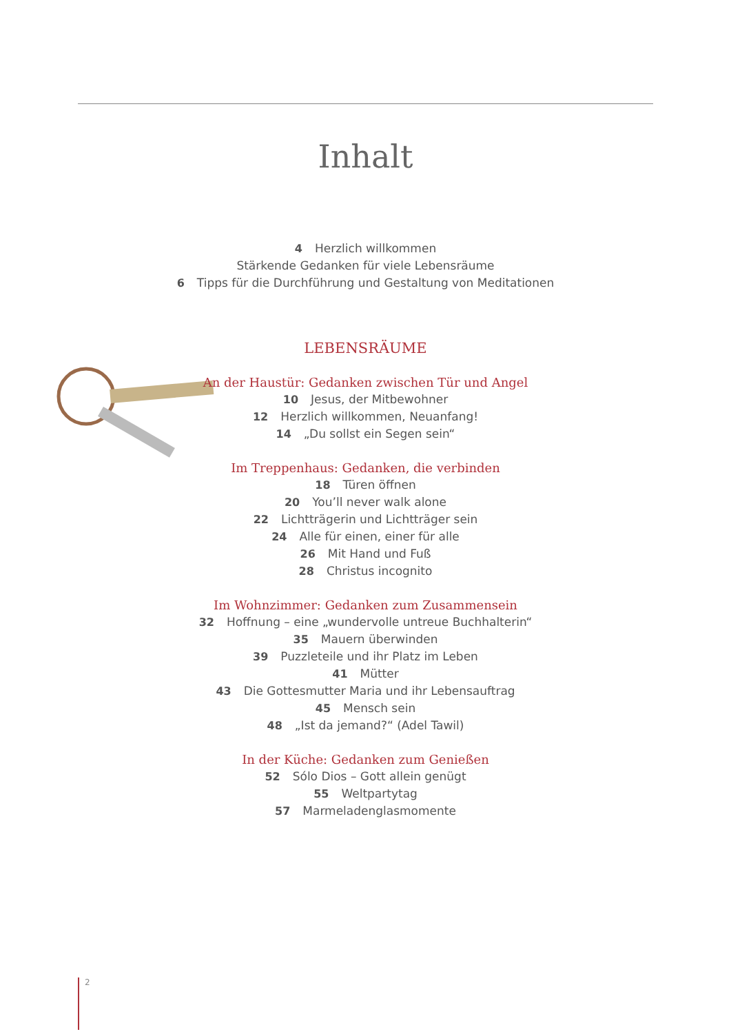Inhalt
4 Herzlich willkommen
Stärkende Gedanken für viele Lebensräume
6 Tipps für die Durchführung und Gestaltung von Meditationen
LEBENSRÄUME
An der Haustür: Gedanken zwischen Tür und Angel
10 Jesus, der Mitbewohner
12 Herzlich willkommen, Neuanfang!
14 „Du sollst ein Segen sein“
Im Treppenhaus: Gedanken, die verbinden
18 Türen öffnen
20 You’ll never walk alone
22 Lichtträgerin und Lichtträger sein
24 Alle für einen, einer für alle
26 Mit Hand und Fuß
28 Christus incognito
Im Wohnzimmer: Gedanken zum Zusammensein
32 Hoffnung – eine „wundervolle untreue Buchhalterin“
35 Mauern überwinden
39 Puzzleteile und ihr Platz im Leben
41 Mütter
43 Die Gottesmutter Maria und ihr Lebensauftrag
45 Mensch sein
48 „Ist da jemand?“ (Adel Tawil)
In der Küche: Gedanken zum Genießen
52 Sólo Dios – Gott allein genügt
55 Weltpartytag
57 Marmeladenglasmomente
2